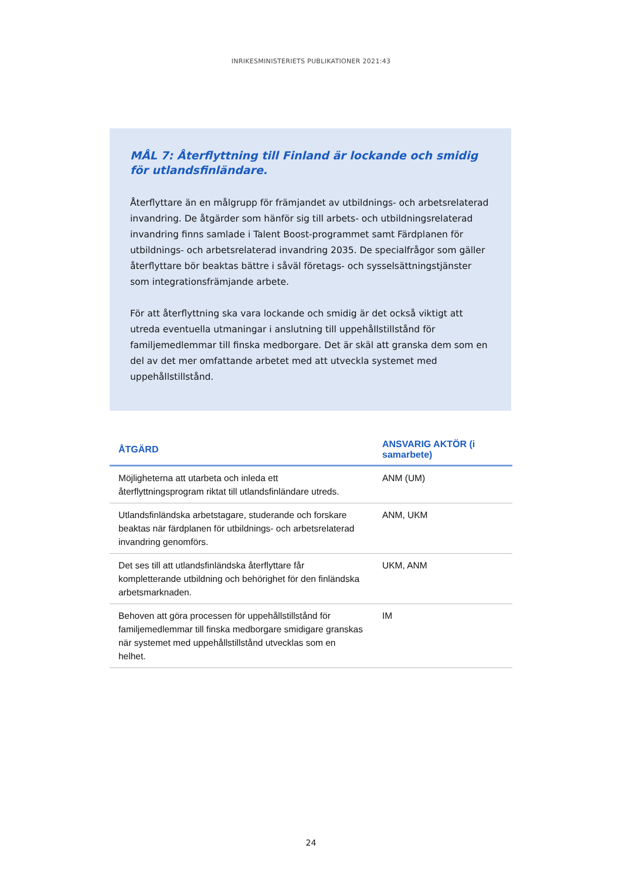INRIKESMINISTERIETS PUBLIKATIONER 2021:43
MÅL 7: Återflyttning till Finland är lockande och smidig för utlandsfinländare.
Återflyttare än en målgrupp för främjandet av utbildnings- och arbetsrelaterad invandring. De åtgärder som hänför sig till arbets- och utbildningsrelaterad invandring finns samlade i Talent Boost-programmet samt Färdplanen för utbildnings- och arbetsrelaterad invandring 2035. De specialfrågor som gäller återflyttare bör beaktas bättre i såväl företags- och sysselsättningstjänster som integrationsfrämjande arbete.
För att återflyttning ska vara lockande och smidig är det också viktigt att utreda eventuella utmaningar i anslutning till uppehållstillstånd för familjemedlemmar till finska medborgare. Det är skäl att granska dem som en del av det mer omfattande arbetet med att utveckla systemet med uppehållstillstånd.
| ÅTGÄRD | ANSVARIG AKTÖR (i samarbete) |
| --- | --- |
| Möjligheterna att utarbeta och inleda ett återflyttningsprogram riktat till utlandsfinländare utreds. | ANM (UM) |
| Utlandsfinländska arbetstagare, studerande och forskare beaktas när färdplanen för utbildnings- och arbetsrelaterad invandring genomförs. | ANM, UKM |
| Det ses till att utlandsfinländska återflyttare får kompletterande utbildning och behörighet för den finländska arbetsmarknaden. | UKM, ANM |
| Behoven att göra processen för uppehållstillstånd för familjemedlemmar till finska medborgare smidigare granskas när systemet med uppehållstillstånd utvecklas som en helhet. | IM |
24